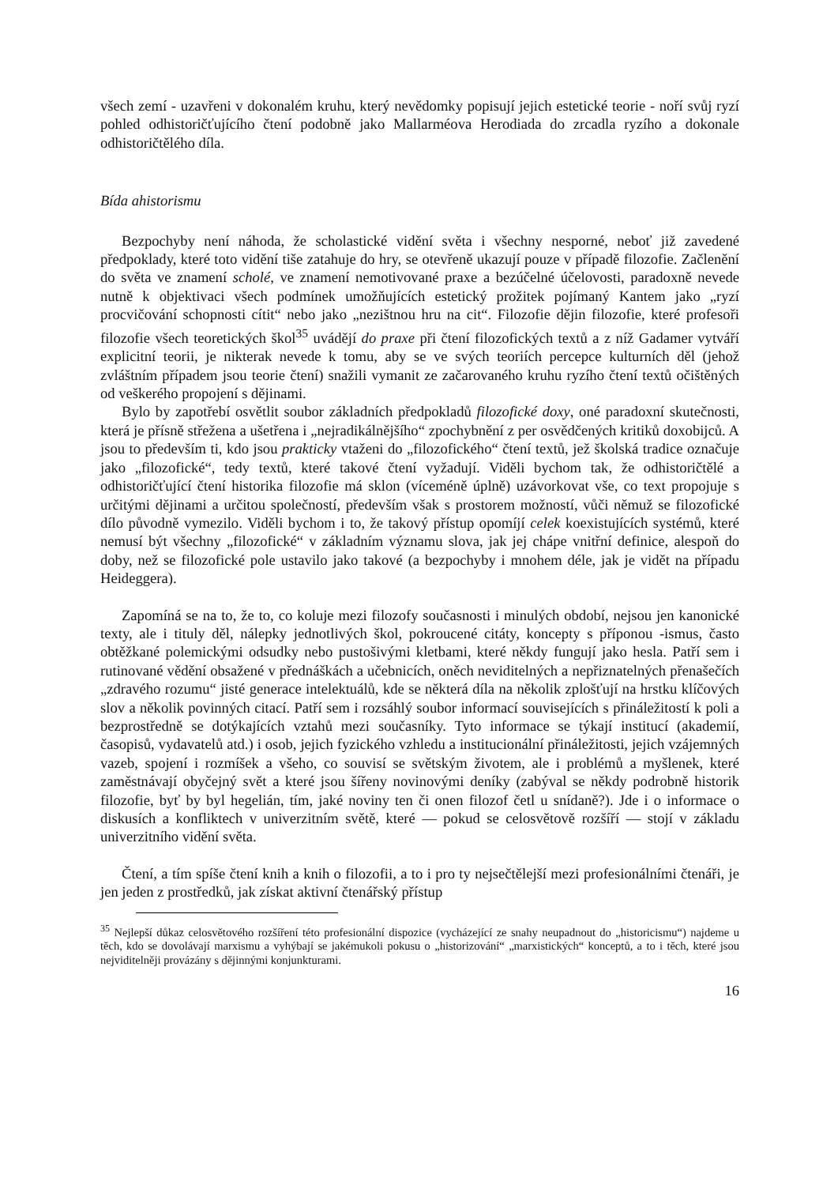všech zemí - uzavřeni v dokonalém kruhu, který nevědomky popisují jejich estetické teorie - noří svůj ryzí pohled odhistoričťujícího čtení podobně jako Mallarméova Herodiada do zrcadla ryzího a dokonale odhistoričtělého díla.
Bída ahistorismu
Bezpochyby není náhoda, že scholastické vidění světa i všechny nesporné, neboť již zavedené předpoklady, které toto vidění tiše zatahuje do hry, se otevřeně ukazují pouze v případě filozofie. Začlenění do světa ve znamení scholé, ve znamení nemotivované praxe a bezúčelné účelovosti, paradoxně nevede nutně k objektivaci všech podmínek umožňujících estetický prožitek pojímaný Kantem jako „ryzí procvičování schopnosti cítit“ nebo jako „nezištnou hru na cit“. Filozofie dějin filozofie, které profesoři filozofie všech teoretických škol<sup>35</sup> uvádějí do praxe při čtení filozofických textů a z níž Gadamer vytváří explicitní teorii, je nikterak nevede k tomu, aby se ve svých teoriích percepce kulturních děl (jehož zvláštním případem jsou teorie čtení) snažili vymanit ze začarovaného kruhu ryzího čtení textů očištěných od veškerého propojení s dějinami.
Bylo by zapotřebí osvětlit soubor základních předpokladů filozofické doxy, oné paradoxní skutečnosti, která je přísně střežena a ušetřena i „nejradikálnějšího“ zpochybnění z per osvědčených kritiků doxobijců. A jsou to především ti, kdo jsou prakticky vtaženi do „filozofického“ čtení textů, jež školská tradice označuje jako „filozofické“, tedy textů, které takové čtení vyžadují. Viděli bychom tak, že odhistoričtělé a odhistoričťující čtení historika filozofie má sklon (víceméně úplně) uzávorkovat vše, co text propojuje s určitými dějinami a určitou společností, především však s prostorem možností, vůči němuž se filozofické dílo původně vymezilo. Viděli bychom i to, že takový přístup opomíjí celek koexistujících systémů, které nemusí být všechny „filozofické“ v základním významu slova, jak jej chápe vnitřní definice, alespoň do doby, než se filozofické pole ustavilo jako takové (a bezpochyby i mnohem déle, jak je vidět na případu Heideggera).
Zapomíná se na to, že to, co koluje mezi filozofy současnosti i minulých období, nejsou jen kanonické texty, ale i tituly děl, nálepky jednotlivých škol, pokroucené citáty, koncepty s příponou -ismus, často obtěžkané polemickými odsudky nebo pustošivými kletbami, které někdy fungují jako hesla. Patří sem i rutinované vědění obsažené v přednáškách a učebnicích, oněch neviditelných a nepřiznatelných přenašečích „zdravého rozumu“ jisté generace intelektuálů, kde se některá díla na několik zplošťují na hrstku klíčových slov a několik povinných citací. Patří sem i rozsáhlý soubor informací souvisejících s přináležitostí k poli a bezprostředně se dotýkajících vztahů mezi současníky. Tyto informace se týkají institucí (akademií, časopisů, vydavatelů atd.) i osob, jejich fyzického vzhledu a institucionální přináležitosti, jejich vzájemných vazeb, spojení i rozmíšek a všeho, co souvisí se světským životem, ale i problémů a myšlenek, které zaměstnávají obyčejný svět a které jsou šířeny novinovými deníky (zabýval se někdy podrobně historik filozofie, byť by byl hegelián, tím, jaké noviny ten či onen filozof četl u snídaně?). Jde i o informace o diskusích a konfliktech v univerzitním světě, které — pokud se celosvětově rozšíří — stojí v základu univerzitního vidění světa.
Čtení, a tím spíše čtení knih a knih o filozofii, a to i pro ty nejsečtělejší mezi profesionálními čtenáři, je jen jeden z prostředků, jak získat aktivní čtenářský přístup
<sup>35</sup> Nejlepší důkaz celosvětového rozšíření této profesionální dispozice (vycházející ze snahy neupadnout do „historicismu“) najdeme u těch, kdo se dovolávají marxismu a vyhýbají se jakémukoli pokusu o „historizování“ „marxistických“ konceptů, a to i těch, které jsou nejviditelněji provázány s dějinnými konjunkturami.
16